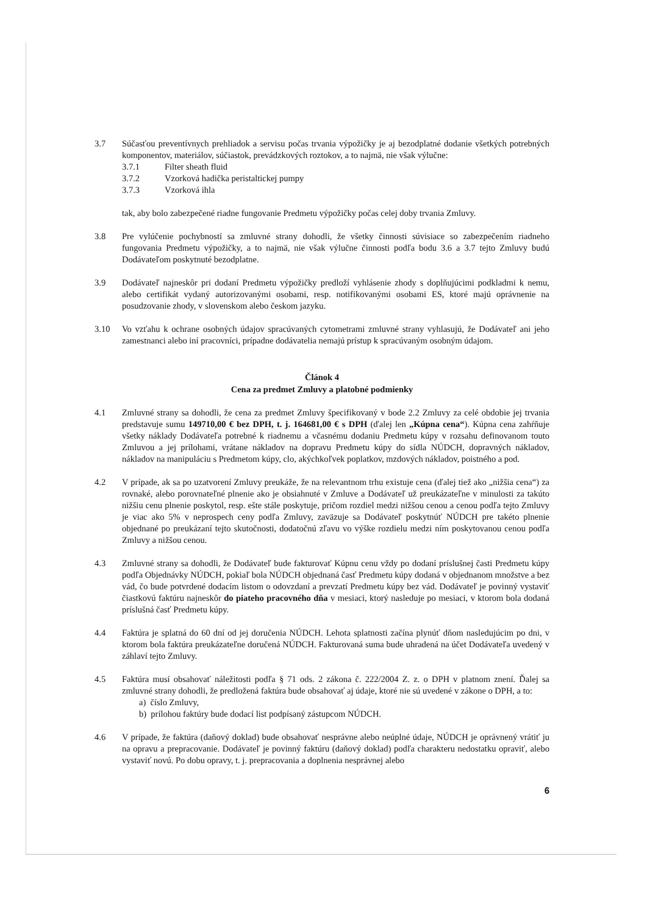3.7 Súčasťou preventívnych prehliadok a servisu počas trvania výpožičky je aj bezodplatné dodanie všetkých potrebných komponentov, materiálov, súčiastok, prevádzkových roztokov, a to najmä, nie však výlučne:
3.7.1 Filter sheath fluid
3.7.2 Vzorková hadička peristaltickej pumpy
3.7.3 Vzorková ihla
tak, aby bolo zabezpečené riadne fungovanie Predmetu výpožičky počas celej doby trvania Zmluvy.
3.8 Pre vylúčenie pochybností sa zmluvné strany dohodli, že všetky činnosti súvisiace so zabezpečením riadneho fungovania Predmetu výpožičky, a to najmä, nie však výlučne činnosti podľa bodu 3.6 a 3.7 tejto Zmluvy budú Dodávateľom poskytnuté bezodplatne.
3.9 Dodávateľ najneskôr pri dodaní Predmetu výpožičky predloží vyhlásenie zhody s doplňujúcimi podkladmi k nemu, alebo certifikát vydaný autorizovanými osobami, resp. notifikovanými osobami ES, ktoré majú oprávnenie na posudzovanie zhody, v slovenskom alebo českom jazyku.
3.10 Vo vzťahu k ochrane osobných údajov spracúvaných cytometrami zmluvné strany vyhlasujú, že Dodávateľ ani jeho zamestnanci alebo iní pracovníci, prípadne dodávatelia nemajú prístup k spracúvaným osobným údajom.
Článok 4
Cena za predmet Zmluvy a platobné podmienky
4.1 Zmluvné strany sa dohodli, že cena za predmet Zmluvy špecifikovaný v bode 2.2 Zmluvy za celé obdobie jej trvania predstavuje sumu 149710,00 € bez DPH, t. j. 164681,00 € s DPH (ďalej len „Kúpna cena“). Kúpna cena zahŕňuje všetky náklady Dodávateľa potrebné k riadnemu a včasnému dodaniu Predmetu kúpy v rozsahu definovanom touto Zmluvou a jej prílohami, vrátane nákladov na dopravu Predmetu kúpy do sídla NÚDCH, dopravných nákladov, nákladov na manipuláciu s Predmetom kúpy, clo, akýchkoľvek poplatkov, mzdových nákladov, poistného a pod.
4.2 V prípade, ak sa po uzatvorení Zmluvy preukáže, že na relevantnom trhu existuje cena (ďalej tiež ako „nižšia cena“) za rovnaké, alebo porovnateľné plnenie ako je obsiahnuté v Zmluve a Dodávateľ už preukázateľne v minulosti za takúto nižšiu cenu plnenie poskytol, resp. ešte stále poskytuje, pričom rozdiel medzi nižšou cenou a cenou podľa tejto Zmluvy je viac ako 5% v neprospech ceny podľa Zmluvy, zaväzuje sa Dodávateľ poskytnúť NÚDCH pre takéto plnenie objednané po preukázaní tejto skutočnosti, dodatočnú zľavu vo výške rozdielu medzi ním poskytovanou cenou podľa Zmluvy a nižšou cenou.
4.3 Zmluvné strany sa dohodli, že Dodávateľ bude fakturovať Kúpnu cenu vždy po dodaní príslušnej časti Predmetu kúpy podľa Objednávky NÚDCH, pokiaľ bola NÚDCH objednaná časť Predmetu kúpy dodaná v objednanom množstve a bez vád, čo bude potvrdené dodacím listom o odovzdaní a prevzatí Predmetu kúpy bez vád. Dodávateľ je povinný vystaviť čiastkovú faktúru najneskôr do piateho pracovného dňa v mesiaci, ktorý nasleduje po mesiaci, v ktorom bola dodaná príslušná časť Predmetu kúpy.
4.4 Faktúra je splatná do 60 dní od jej doručenia NÚDCH. Lehota splatnosti začína plynúť dňom nasledujúcim po dni, v ktorom bola faktúra preukázateľne doručená NÚDCH. Fakturovaná suma bude uhradená na účet Dodávateľa uvedený v záhlaví tejto Zmluvy.
4.5 Faktúra musí obsahovať náležitosti podľa § 71 ods. 2 zákona č. 222/2004 Z. z. o DPH v platnom znení. Ďalej sa zmluvné strany dohodli, že predložená faktúra bude obsahovať aj údaje, ktoré nie sú uvedené v zákone o DPH, a to:
a) číslo Zmluvy,
b) prílohou faktúry bude dodací list podpísaný zástupcom NÚDCH.
4.6 V prípade, že faktúra (daňový doklad) bude obsahovať nesprávne alebo neúplné údaje, NÚDCH je oprávnený vrátiť ju na opravu a prepracovanie. Dodávateľ je povinný faktúru (daňový doklad) podľa charakteru nedostatku opraviť, alebo vystaviť novú. Po dobu opravy, t. j. prepracovania a doplnenia nesprávnej alebo
6